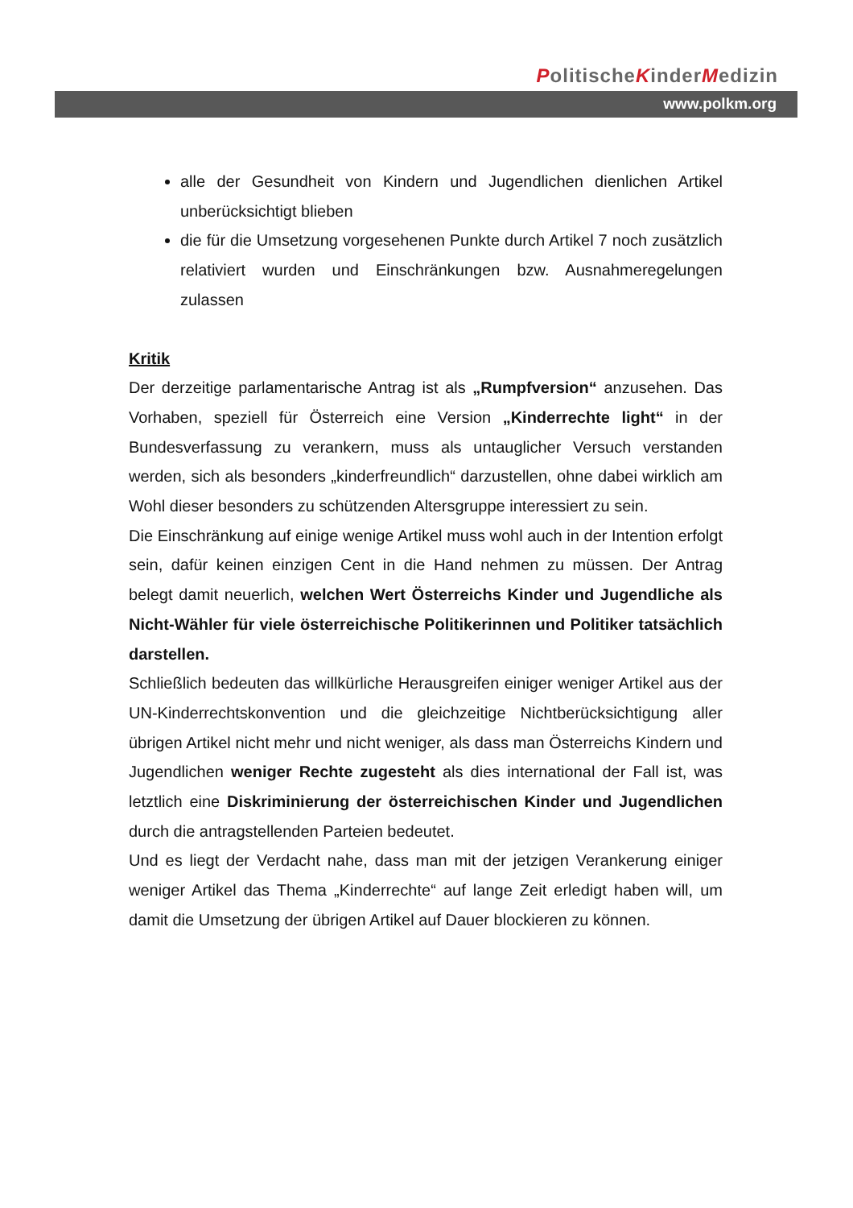PolitischeKinderMedizin
www.polkm.org
alle der Gesundheit von Kindern und Jugendlichen dienlichen Artikel unberücksichtigt blieben
die für die Umsetzung vorgesehenen Punkte durch Artikel 7 noch zusätzlich relativiert wurden und Einschränkungen bzw. Ausnahmeregelungen zulassen
Kritik
Der derzeitige parlamentarische Antrag ist als „Rumpfversion“ anzusehen. Das Vorhaben, speziell für Österreich eine Version „Kinderrechte light“ in der Bundesverfassung zu verankern, muss als untauglicher Versuch verstanden werden, sich als besonders „kinderfreundlich“ darzustellen, ohne dabei wirklich am Wohl dieser besonders zu schützenden Altersgruppe interessiert zu sein.
Die Einschränkung auf einige wenige Artikel muss wohl auch in der Intention erfolgt sein, dafür keinen einzigen Cent in die Hand nehmen zu müssen. Der Antrag belegt damit neuerlich, welchen Wert Österreichs Kinder und Jugendliche als Nicht-Wähler für viele österreichische Politikerinnen und Politiker tatsächlich darstellen.
Schließlich bedeuten das willkürliche Herausgreifen einiger weniger Artikel aus der UN-Kinderrechtskonvention und die gleichzeitige Nichtberücksichtigung aller übrigen Artikel nicht mehr und nicht weniger, als dass man Österreichs Kindern und Jugendlichen weniger Rechte zugesteht als dies international der Fall ist, was letztlich eine Diskriminierung der österreichischen Kinder und Jugendlichen durch die antragstellenden Parteien bedeutet.
Und es liegt der Verdacht nahe, dass man mit der jetzigen Verankerung einiger weniger Artikel das Thema „Kinderrechte“ auf lange Zeit erledigt haben will, um damit die Umsetzung der übrigen Artikel auf Dauer blockieren zu können.